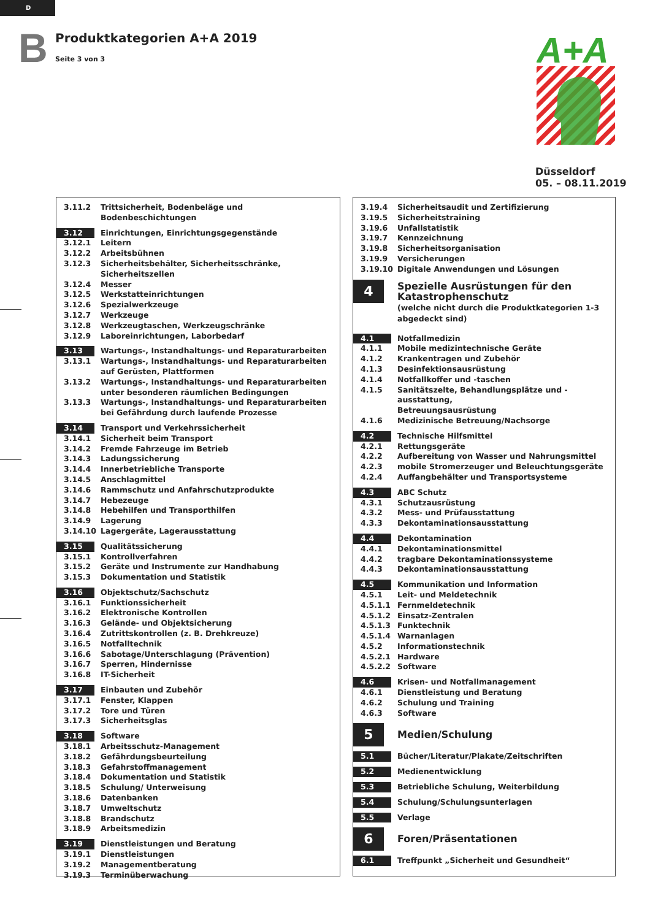D
B Produktkategorien A+A 2019
Seite 3 von 3
A+A
Düsseldorf
05. – 08.11.2019
3.11.2 Trittsicherheit, Bodenbeläge und Bodenbeschichtungen
3.12 Einrichtungen, Einrichtungsgegenstände
3.12.1 Leitern
3.12.2 Arbeitsbühnen
3.12.3 Sicherheitsbehälter, Sicherheitsschränke, Sicherheitszellen
3.12.4 Messer
3.12.5 Werkstatteinrichtungen
3.12.6 Spezialwerkzeuge
3.12.7 Werkzeuge
3.12.8 Werkzeugtaschen, Werkzeugschränke
3.12.9 Laboreinrichtungen, Laborbedarf
3.13 Wartungs-, Instandhaltungs- und Reparaturarbeiten
3.13.1 Wartungs-, Instandhaltungs- und Reparaturarbeiten
auf Gerüsten, Plattformen
3.13.2 Wartungs-, Instandhaltungs- und Reparaturarbeiten
unter besonderen räumlichen Bedingungen
3.13.3 Wartungs-, Instandhaltungs- und Reparaturarbeiten
bei Gefährdung durch laufende Prozesse
3.14 Transport und Verkehrssicherheit
3.14.1 Sicherheit beim Transport
3.14.2 Fremde Fahrzeuge im Betrieb
3.14.3 Ladungssicherung
3.14.4 Innerbetriebliche Transporte
3.14.5 Anschlagmittel
3.14.6 Rammschutz und Anfahrschutzprodukte
3.14.7 Hebezeuge
3.14.8 Hebehilfen und Transporthilfen
3.14.9 Lagerung
3.14.10 Lagergeräte, Lagerausstattung
3.15 Qualitätssicherung
3.15.1 Kontrollverfahren
3.15.2 Geräte und Instrumente zur Handhabung
3.15.3 Dokumentation und Statistik
3.16 Objektschutz/Sachschutz
3.16.1 Funktionssicherheit
3.16.2 Elektronische Kontrollen
3.16.3 Gelände- und Objektsicherung
3.16.4 Zutrittskontrollen (z. B. Drehkreuze)
3.16.5 Notfalltechnik
3.16.6 Sabotage/Unterschlagung (Prävention)
3.16.7 Sperren, Hindernisse
3.16.8 IT-Sicherheit
3.17 Einbauten und Zubehör
3.17.1 Fenster, Klappen
3.17.2 Tore und Türen
3.17.3 Sicherheitsglas
3.18 Software
3.18.1 Arbeitsschutz-Management
3.18.2 Gefährdungsbeurteilung
3.18.3 Gefahrstoffmanagement
3.18.4 Dokumentation und Statistik
3.18.5 Schulung/ Unterweisung
3.18.6 Datenbanken
3.18.7 Umweltschutz
3.18.8 Brandschutz
3.18.9 Arbeitsmedizin
3.19 Dienstleistungen und Beratung
3.19.1 Dienstleistungen
3.19.2 Managementberatung
3.19.3 Terminüberwachung
3.19.4 Sicherheitsaudit und Zertifizierung
3.19.5 Sicherheitstraining
3.19.6 Unfallstatistik
3.19.7 Kennzeichnung
3.19.8 Sicherheitsorganisation
3.19.9 Versicherungen
3.19.10 Digitale Anwendungen und Lösungen
4 Spezielle Ausrüstungen für den
Katastrophenschutz
(welche nicht durch die Produktkategorien 1-3
abgedeckt sind)
4.1 Notfallmedizin
4.1.1 Mobile medizintechnische Geräte
4.1.2 Krankentragen und Zubehör
4.1.3 Desinfektionsausrüstung
4.1.4 Notfallkoffer und -taschen
4.1.5 Sanitätszelte, Behandlungsplätze und -ausstattung,
Betreuungsausrüstung
4.1.6 Medizinische Betreuung/Nachsorge
4.2 Technische Hilfsmittel
4.2.1 Rettungsgeräte
4.2.2 Aufbereitung von Wasser und Nahrungsmittel
4.2.3 mobile Stromerzeuger und Beleuchtungsgeräte
4.2.4 Auffangbehälter und Transportsysteme
4.3 ABC Schutz
4.3.1 Schutzausrüstung
4.3.2 Mess- und Prüfausstattung
4.3.3 Dekontaminationsausstattung
4.4 Dekontamination
4.4.1 Dekontaminationsmittel
4.4.2 tragbare Dekontaminationssysteme
4.4.3 Dekontaminationsausstattung
4.5 Kommunikation und Information
4.5.1 Leit- und Meldetechnik
4.5.1.1 Fernmeldetechnik
4.5.1.2 Einsatz-Zentralen
4.5.1.3 Funktechnik
4.5.1.4 Warnanlagen
4.5.2 Informationstechnik
4.5.2.1 Hardware
4.5.2.2 Software
4.6 Krisen- und Notfallmanagement
4.6.1 Dienstleistung und Beratung
4.6.2 Schulung und Training
4.6.3 Software
5 Medien/Schulung
5.1 Bücher/Literatur/Plakate/Zeitschriften
5.2 Medienentwicklung
5.3 Betriebliche Schulung, Weiterbildung
5.4 Schulung/Schulungsunterlagen
5.5 Verlage
6 Foren/Präsentationen
6.1 Treffpunkt „Sicherheit und Gesundheit“